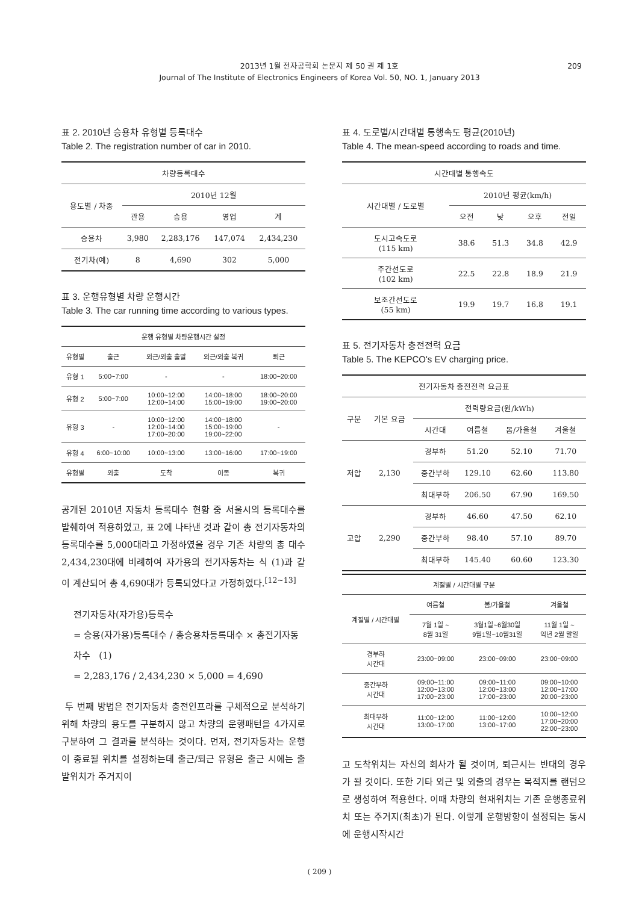2013년 1월 전자공학회 논문지 제 50 권 제 1호
Journal of The Institute of Electronics Engineers of Korea Vol. 50, NO. 1, January 2013
209
표 2. 2010년 승용차 유형별 등록대수
Table 2. The registration number of car in 2010.
| 차량등록대수 | | | | |
| --- | --- | --- | --- | --- |
| 용도별 / 차종 | 2010년 12월 | | | |
| | 관용 | 승용 | 영업 | 계 |
| 승용차 | 3,980 | 2,283,176 | 147,074 | 2,434,230 |
| 전기차(예) | 8 | 4,690 | 302 | 5,000 |
표 3. 운행유형별 차량 운행시간
Table 3. The car running time according to various types.
| 운행 유형별 차량운행시간 설정 | | | | |
| --- | --- | --- | --- | --- |
| 유형별 | 출근 | 외근/외출 출발 | 외근/외출 복귀 | 퇴근 |
| 유형 1 | 5:00~7:00 | - | - | 18:00~20:00 |
| 유형 2 | 5:00~7:00 | 10:00~12:00 12:00~14:00 | 14:00~18:00 15:00~19:00 | 18:00~20:00 19:00~20:00 |
| 유형 3 | - | 10:00~12:00 12:00~14:00 17:00~20:00 | 14:00~18:00 15:00~19:00 19:00~22:00 | - |
| 유형 4 | 6:00~10:00 | 10:00~13:00 | 13:00~16:00 | 17:00~19:00 |
| 유형별 | 외출 | 도착 | 이동 | 복귀 |
공개된 2010년 자동차 등록대수 현황 중 서울시의 등록대수를 발췌하여 적용하였고, 표 2에 나타낸 것과 같이 총 전기자동차의 등록대수를 5,000대라고 가정하였을 경우 기존 차량의 총 대수 2,434,230대에 비례하여 자가용의 전기자동차는 식 (1)과 같이 계산되어 총 4,690대가 등록되었다고 가정하였다.<sup>[12~13]</sup>
전기자동차(자가용)등록수
= 승용(자가용)등록대수 / 총승용차등록대수 × 총전기자동차수 (1)
= 2,283,176 / 2,434,230 × 5,000 = 4,690
두 번째 방법은 전기자동차 충전인프라를 구체적으로 분석하기 위해 차량의 용도를 구분하지 않고 차량의 운행패턴을 4가지로 구분하여 그 결과를 분석하는 것이다. 먼저, 전기자동차는 운행이 종료될 위치를 설정하는데 출근/퇴근 유형은 출근 시에는 출발위치가 주거지이
표 4. 도로별/시간대별 통행속도 평균(2010년)
Table 4. The mean-speed according to roads and time.
| 시간대별 통행속도 | | | | |
| --- | --- | --- | --- | --- |
| 시간대별 / 도로별 | 2010년 평균(km/h) | | | |
| | 오전 | 낮 | 오후 | 전일 |
| 도시고속도로 (115 km) | 38.6 | 51.3 | 34.8 | 42.9 |
| 주간선도로 (102 km) | 22.5 | 22.8 | 18.9 | 21.9 |
| 보조간선도로 (55 km) | 19.9 | 19.7 | 16.8 | 19.1 |
표 5. 전기자동차 충전전력 요금
Table 5. The KEPCO's EV charging price.
| 전기자동차 충전전력 요금표 | | | | | |
| --- | --- | --- | --- | --- | --- |
| 구분 | 기본 요금 | 전력량요금(원/kWh) | | | |
| | | 시간대 | 여름철 | 봄/가을철 | 겨울철 |
| 저압 | 2,130 | 경부하 | 51.20 | 52.10 | 71.70 |
| | | 중간부하 | 129.10 | 62.60 | 113.80 |
| | | 최대부하 | 206.50 | 67.90 | 169.50 |
| 고압 | 2,290 | 경부하 | 46.60 | 47.50 | 62.10 |
| | | 중간부하 | 98.40 | 57.10 | 89.70 |
| | | 최대부하 | 145.40 | 60.60 | 123.30 |
| 계절별 / 시간대별 구분 | | | |
| --- | --- | --- | --- |
| 계절별 / 시간대별 | 여름철 | 봄/가을철 | 겨울철 |
| | 7월 1일 ~ 8월 31일 | 3월1일~6월30일 9월1일~10월31일 | 11월 1일 ~ 익년 2월 말일 |
| 경부하 시간대 | 23:00~09:00 | 23:00~09:00 | 23:00~09:00 |
| 중간부하 시간대 | 09:00~11:00 12:00~13:00 17:00~23:00 | 09:00~11:00 12:00~13:00 17:00~23:00 | 09:00~10:00 12:00~17:00 20:00~23:00 |
| 최대부하 시간대 | 11:00~12:00 13:00~17:00 | 11:00~12:00 13:00~17:00 | 10:00~12:00 17:00~20:00 22:00~23:00 |
고 도착위치는 자신의 회사가 될 것이며, 퇴근시는 반대의 경우가 될 것이다. 또한 기타 외근 및 외출의 경우는 목적지를 랜덤으로 생성하여 적용한다. 이때 차량의 현재위치는 기존 운행종료위치 또는 주거지(최초)가 된다. 이렇게 운행방향이 설정되는 동시에 운행시작시간
( 209 )